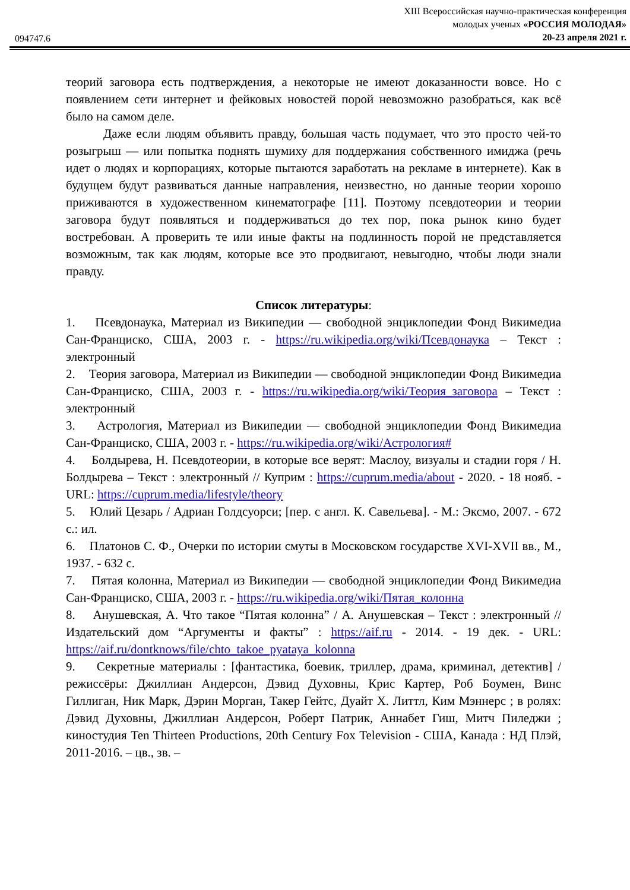094747.6
XIII Всероссийская научно-практическая конференция
молодых ученых «РОССИЯ МОЛОДАЯ»
20-23 апреля 2021 г.
теорий заговора есть подтверждения, а некоторые не имеют доказанности вовсе. Но с появлением сети интернет и фейковых новостей порой невозможно разобраться, как всё было на самом деле.
Даже если людям объявить правду, большая часть подумает, что это просто чей-то розыгрыш — или попытка поднять шумиху для поддержания собственного имиджа (речь идет о людях и корпорациях, которые пытаются заработать на рекламе в интернете). Как в будущем будут развиваться данные направления, неизвестно, но данные теории хорошо приживаются в художественном кинематографе [11]. Поэтому псевдотеории и теории заговора будут появляться и поддерживаться до тех пор, пока рынок кино будет востребован. А проверить те или иные факты на подлинность порой не представляется возможным, так как людям, которые все это продвигают, невыгодно, чтобы люди знали правду.
Список литературы:
1. Псевдонаука, Материал из Википедии — свободной энциклопедии Фонд Викимедиа Сан-Франциско, США, 2003 г. - https://ru.wikipedia.org/wiki/Псевдонаука – Текст : электронный
2. Теория заговора, Материал из Википедии — свободной энциклопедии Фонд Викимедиа Сан-Франциско, США, 2003 г. - https://ru.wikipedia.org/wiki/Теория_заговора – Текст : электронный
3. Астрология, Материал из Википедии — свободной энциклопедии Фонд Викимедиа Сан-Франциско, США, 2003 г. - https://ru.wikipedia.org/wiki/Астрология#
4. Болдырева, Н. Псевдотеории, в которые все верят: Маслоу, визуалы и стадии горя / Н. Болдырева – Текст : электронный // Куприм : https://cuprum.media/about - 2020. - 18 нояб. - URL: https://cuprum.media/lifestyle/theory
5. Юлий Цезарь / Адриан Голдсуорси; [пер. с англ. К. Савельева]. - М.: Эксмо, 2007. - 672 с.: ил.
6. Платонов С. Ф., Очерки по истории смуты в Московском государстве XVI-XVII вв., М., 1937. - 632 с.
7. Пятая колонна, Материал из Википедии — свободной энциклопедии Фонд Викимедиа Сан-Франциско, США, 2003 г. - https://ru.wikipedia.org/wiki/Пятая_колонна
8. Анушевская, А. Что такое “Пятая колонна” / А. Анушевская – Текст : электронный // Издательский дом “Аргументы и факты” : https://aif.ru - 2014. - 19 дек. - URL: https://aif.ru/dontknows/file/chto_takoe_pyataya_kolonna
9. Секретные материалы : [фантастика, боевик, триллер, драма, криминал, детектив] / режиссёры: Джиллиан Андерсон, Дэвид Духовны, Крис Картер, Роб Боумен, Винс Гиллиган, Ник Марк, Дэрин Морган, Такер Гейтс, Дуайт Х. Литтл, Ким Мэннерс ; в ролях: Дэвид Духовны, Джиллиан Андерсон, Роберт Патрик, Аннабет Гиш, Митч Пиледжи ; киностудия Ten Thirteen Productions, 20th Century Fox Television - США, Канада : НД Плэй, 2011-2016. – цв., зв. –